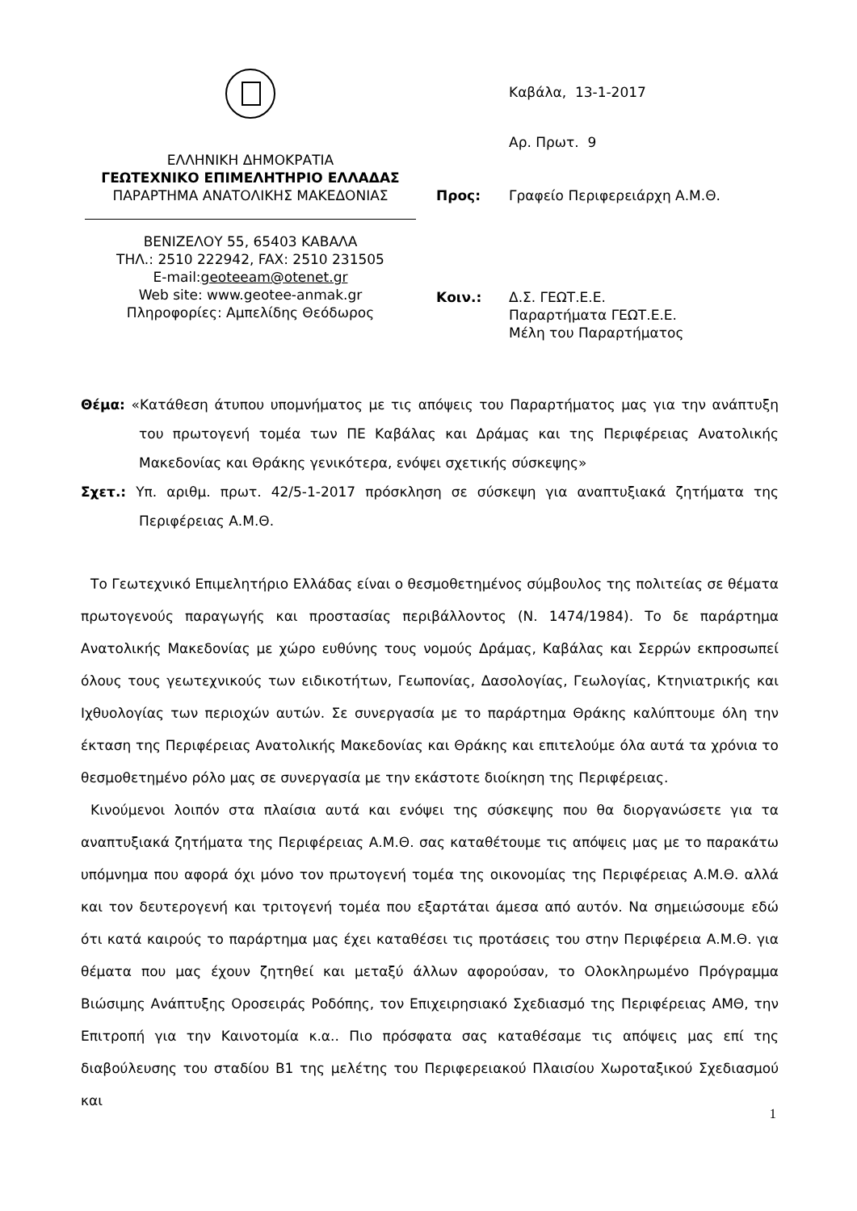ΕΛΛΗΝΙΚΗ ΔΗΜΟΚΡΑΤΙΑ
ΓΕΩΤΕΧΝΙΚΟ ΕΠΙΜΕΛΗΤΗΡΙΟ ΕΛΛΑΔΑΣ
ΠΑΡΑΡΤΗΜΑ ΑΝΑΤΟΛΙΚΗΣ ΜΑΚΕΔΟΝΙΑΣ
ΒΕΝΙΖΕΛΟΥ 55, 65403 ΚΑΒΑΛΑ
ΤΗΛ.: 2510 222942, FAX: 2510 231505
E-mail:geoteeam@otenet.gr
Web site: www.geotee-anmak.gr
Πληροφορίες: Αμπελίδης Θεόδωρος
Καβάλα, 13-1-2017
Αρ. Πρωτ. 9
Προς: Γραφείο Περιφερειάρχη Α.Μ.Θ.
Κοιν.: Δ.Σ. ΓΕΩΤ.Ε.Ε.
Παραρτήματα ΓΕΩΤ.Ε.Ε.
Μέλη του Παραρτήματος
Θέμα: «Κατάθεση άτυπου υπομνήματος με τις απόψεις του Παραρτήματος μας για την ανάπτυξη του πρωτογενή τομέα των ΠΕ Καβάλας και Δράμας και της Περιφέρειας Ανατολικής Μακεδονίας και Θράκης γενικότερα, ενόψει σχετικής σύσκεψης»
Σχετ.: Υπ. αριθμ. πρωτ. 42/5-1-2017 πρόσκληση σε σύσκεψη για αναπτυξιακά ζητήματα της Περιφέρειας Α.Μ.Θ.
Το Γεωτεχνικό Επιμελητήριο Ελλάδας είναι ο θεσμοθετημένος σύμβουλος της πολιτείας σε θέματα πρωτογενούς παραγωγής και προστασίας περιβάλλοντος (Ν. 1474/1984). Το δε παράρτημα Ανατολικής Μακεδονίας με χώρο ευθύνης τους νομούς Δράμας, Καβάλας και Σερρών εκπροσωπεί όλους τους γεωτεχνικούς των ειδικοτήτων, Γεωπονίας, Δασολογίας, Γεωλογίας, Κτηνιατρικής και Ιχθυολογίας των περιοχών αυτών. Σε συνεργασία με το παράρτημα Θράκης καλύπτουμε όλη την έκταση της Περιφέρειας Ανατολικής Μακεδονίας και Θράκης και επιτελούμε όλα αυτά τα χρόνια το θεσμοθετημένο ρόλο μας σε συνεργασία με την εκάστοτε διοίκηση της Περιφέρειας.
Κινούμενοι λοιπόν στα πλαίσια αυτά και ενόψει της σύσκεψης που θα διοργανώσετε για τα αναπτυξιακά ζητήματα της Περιφέρειας Α.Μ.Θ. σας καταθέτουμε τις απόψεις μας με το παρακάτω υπόμνημα που αφορά όχι μόνο τον πρωτογενή τομέα της οικονομίας της Περιφέρειας Α.Μ.Θ. αλλά και τον δευτερογενή και τριτογενή τομέα που εξαρτάται άμεσα από αυτόν. Να σημειώσουμε εδώ ότι κατά καιρούς το παράρτημα μας έχει καταθέσει τις προτάσεις του στην Περιφέρεια Α.Μ.Θ. για θέματα που μας έχουν ζητηθεί και μεταξύ άλλων αφορούσαν, το Ολοκληρωμένο Πρόγραμμα Βιώσιμης Ανάπτυξης Οροσειράς Ροδόπης, τον Επιχειρησιακό Σχεδιασμό της Περιφέρειας ΑΜΘ, την Επιτροπή για την Καινοτομία κ.α.. Πιο πρόσφατα σας καταθέσαμε τις απόψεις μας επί της διαβούλευσης του σταδίου Β1 της μελέτης του Περιφερειακού Πλαισίου Χωροταξικού Σχεδιασμού και
1